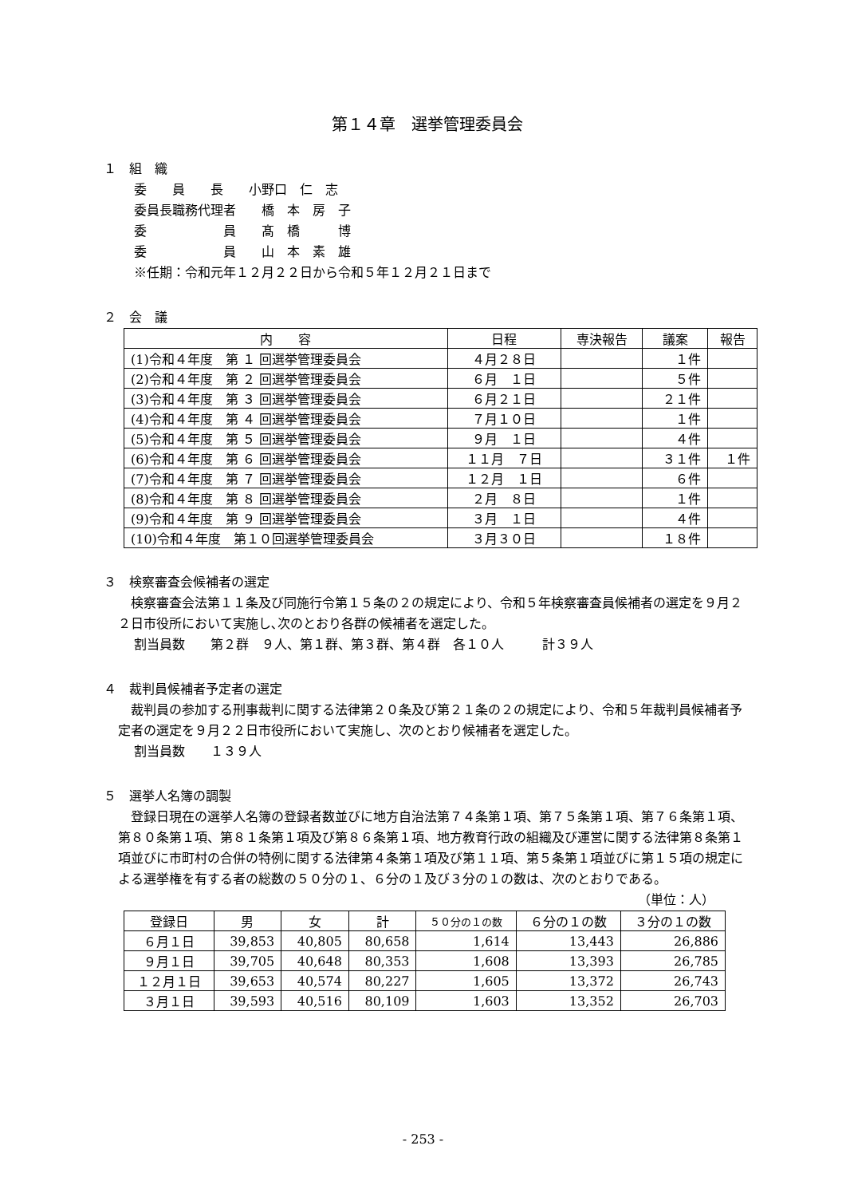第１４章　選挙管理委員会
１　組　織
委　　員　　長　　小野口　仁　志
委員長職務代理者　　橋　本　房　子
委　　　　　　員　　髙　橋　　　博
委　　　　　　員　　山　本　素　雄
※任期：令和元年１２月２２日から令和５年１２月２１日まで
２　会　議
| 内 容 | 日程 | 専決報告 | 議案 | 報告 |
| --- | --- | --- | --- | --- |
| (1)令和４年度 第 １ 回選挙管理委員会 | ４月２８日 | | １件 | |
| (2)令和４年度 第 ２ 回選挙管理委員会 | ６月 １日 | | ５件 | |
| (3)令和４年度 第 ３ 回選挙管理委員会 | ６月２１日 | | ２１件 | |
| (4)令和４年度 第 ４ 回選挙管理委員会 | ７月１０日 | | １件 | |
| (5)令和４年度 第 ５ 回選挙管理委員会 | ９月 １日 | | ４件 | |
| (6)令和４年度 第 ６ 回選挙管理委員会 | １１月 ７日 | | ３１件 | １件 |
| (7)令和４年度 第 ７ 回選挙管理委員会 | １２月 １日 | | ６件 | |
| (8)令和４年度 第 ８ 回選挙管理委員会 | ２月 ８日 | | １件 | |
| (9)令和４年度 第 ９ 回選挙管理委員会 | ３月 １日 | | ４件 | |
| (10)令和４年度 第１０回選挙管理委員会 | ３月３０日 | | １８件 | |
３　検察審査会候補者の選定
　検察審査会法第１１条及び同施行令第１５条の２の規定により、令和５年検察審査員候補者の選定を９月２２日市役所において実施し､次のとおり各群の候補者を選定した。
割当員数　　第２群　９人、第１群、第３群、第４群　各１０人　　　計３９人
４　裁判員候補者予定者の選定
　裁判員の参加する刑事裁判に関する法律第２０条及び第２１条の２の規定により、令和５年裁判員候補者予定者の選定を９月２２日市役所において実施し、次のとおり候補者を選定した。
割当員数　　１３９人
５　選挙人名簿の調製
　登録日現在の選挙人名簿の登録者数並びに地方自治法第７４条第１項、第７５条第１項、第７６条第１項、第８０条第１項、第８１条第１項及び第８６条第１項、地方教育行政の組織及び運営に関する法律第８条第１項並びに市町村の合併の特例に関する法律第４条第１項及び第１１項、第５条第１項並びに第１５項の規定による選挙権を有する者の総数の５０分の１、６分の１及び３分の１の数は、次のとおりである。
（単位：人）
| 登録日 | 男 | 女 | 計 | ５０分の１の数 | ６分の１の数 | ３分の１の数 |
| --- | --- | --- | --- | --- | --- | --- |
| ６月１日 | 39,853 | 40,805 | 80,658 | 1,614 | 13,443 | 26,886 |
| ９月１日 | 39,705 | 40,648 | 80,353 | 1,608 | 13,393 | 26,785 |
| １２月１日 | 39,653 | 40,574 | 80,227 | 1,605 | 13,372 | 26,743 |
| ３月１日 | 39,593 | 40,516 | 80,109 | 1,603 | 13,352 | 26,703 |
- 253 -